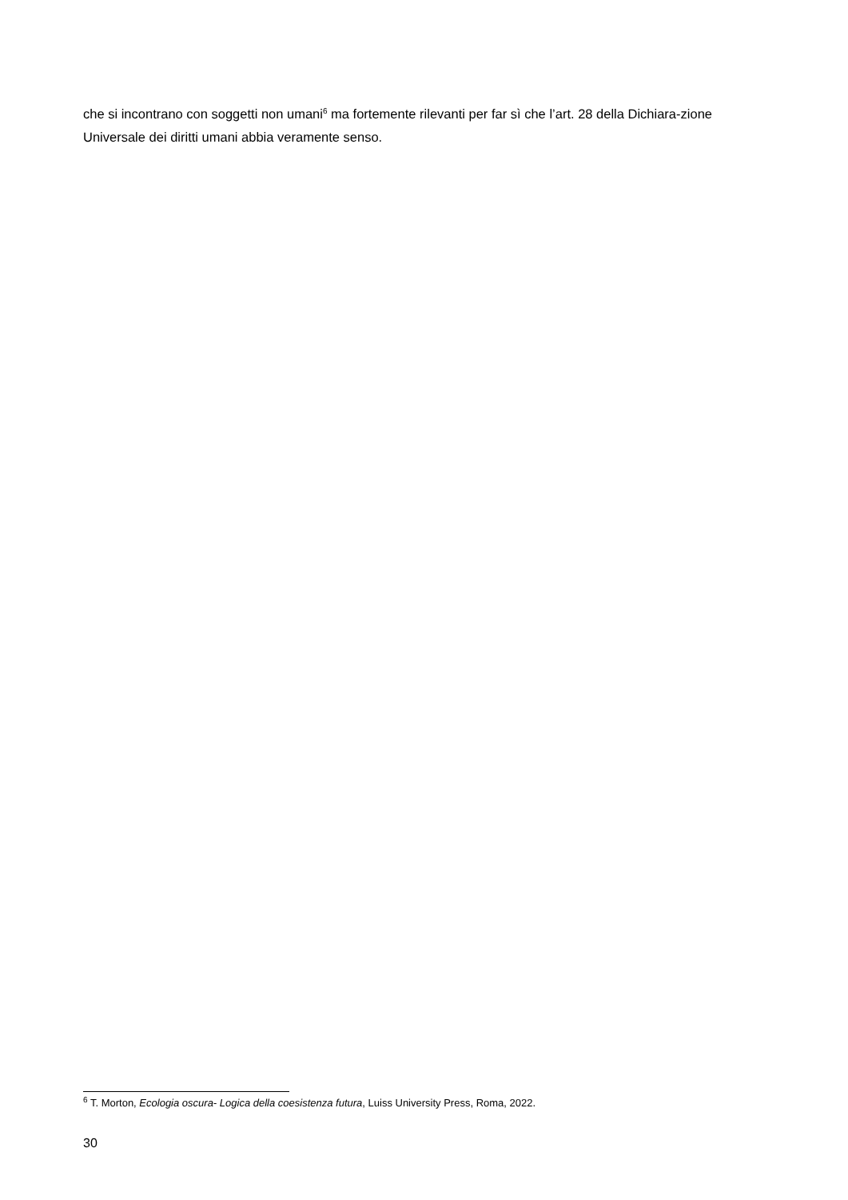che si incontrano con soggetti non umani<sup>6</sup> ma fortemente rilevanti per far sì che l’art. 28 della Dichiara-zione Universale dei diritti umani abbia veramente senso.
<sup>6</sup> T. Morton, Ecologia oscura- Logica della coesistenza futura, Luiss University Press, Roma, 2022.
30